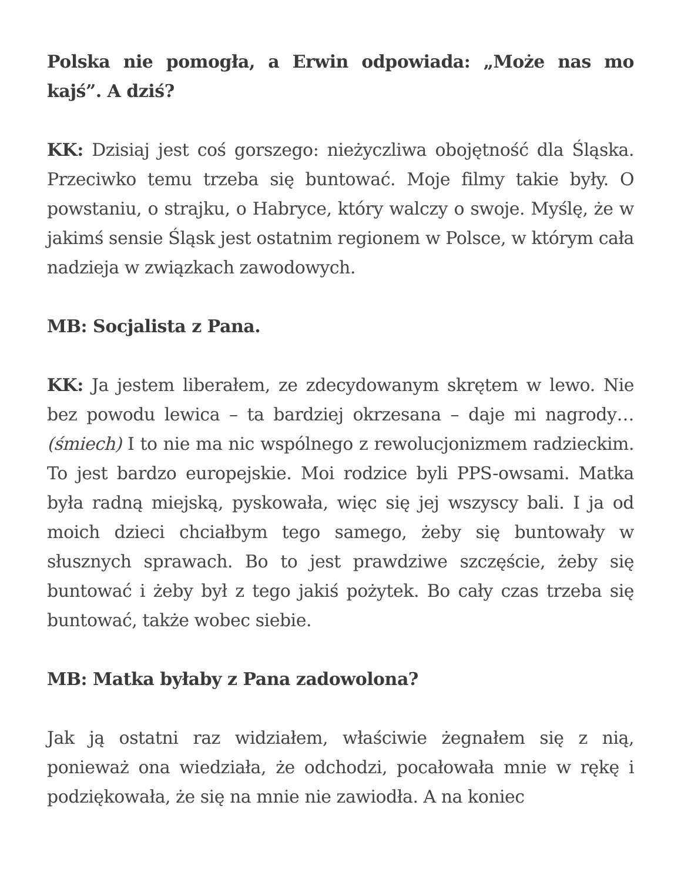Polska nie pomogła, a Erwin odpowiada: „Może nas mo kajś”. A dziś?
KK: Dzisiaj jest coś gorszego: nieżyczliwa obojętność dla Śląska. Przeciwko temu trzeba się buntować. Moje filmy takie były. O powstaniu, o strajku, o Habryce, który walczy o swoje. Myślę, że w jakimś sensie Śląsk jest ostatnim regionem w Polsce, w którym cała nadzieja w związkach zawodowych.
MB: Socjalista z Pana.
KK: Ja jestem liberałem, ze zdecydowanym skrętem w lewo. Nie bez powodu lewica – ta bardziej okrzesana – daje mi nagrody… (śmiech) I to nie ma nic wspólnego z rewolucjonizmem radzieckim. To jest bardzo europejskie. Moi rodzice byli PPS-owsami. Matka była radną miejską, pyskowała, więc się jej wszyscy bali. I ja od moich dzieci chciałbym tego samego, żeby się buntowały w słusznych sprawach. Bo to jest prawdziwe szczęście, żeby się buntować i żeby był z tego jakiś pożytek. Bo cały czas trzeba się buntować, także wobec siebie.
MB: Matka byłaby z Pana zadowolona?
Jak ją ostatni raz widziałem, właściwie żegnałem się z nią, ponieważ ona wiedziała, że odchodzi, pocałowała mnie w rękę i podziękowała, że się na mnie nie zawiodła. A na koniec